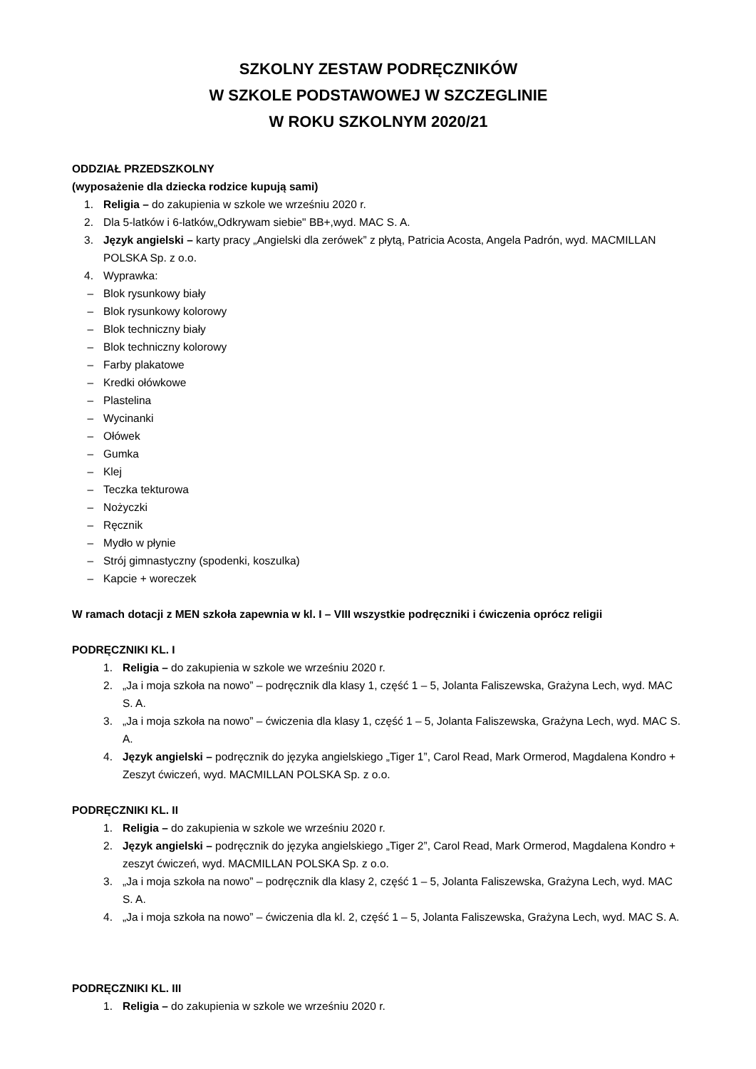SZKOLNY ZESTAW PODRĘCZNIKÓW
W SZKOLE PODSTAWOWEJ W SZCZEGLINIE
W ROKU SZKOLNYM 2020/21
ODDZIAŁ PRZEDSZKOLNY
(wyposażenie dla dziecka rodzice kupują sami)
1. Religia – do zakupienia w szkole we wrześniu 2020 r.
2. Dla 5-latków i 6-latków„Odkrywam siebie" BB+,wyd. MAC S. A.
3. Język angielski – karty pracy „Angielski dla zerówek” z płytą, Patricia Acosta, Angela Padrón, wyd. MACMILLAN POLSKA Sp. z o.o.
4. Wyprawka:
– Blok rysunkowy biały
– Blok rysunkowy kolorowy
– Blok techniczny biały
– Blok techniczny kolorowy
– Farby plakatowe
– Kredki ołówkowe
– Plastelina
– Wycinanki
– Ołówek
– Gumka
– Klej
– Teczka tekturowa
– Nożyczki
– Ręcznik
– Mydło w płynie
– Strój gimnastyczny (spodenki, koszulka)
– Kapcie + woreczek
W ramach dotacji z MEN szkoła zapewnia w kl. I – VIII wszystkie podręczniki i ćwiczenia oprócz religii
PODRĘCZNIKI KL. I
1. Religia – do zakupienia w szkole we wrześniu 2020 r.
2. „Ja i moja szkoła na nowo” – podręcznik dla klasy 1, część 1 – 5, Jolanta Faliszewska, Grażyna Lech, wyd. MAC S. A.
3. „Ja i moja szkoła na nowo” – ćwiczenia dla klasy 1, część 1 – 5, Jolanta Faliszewska, Grażyna Lech, wyd. MAC S. A.
4. Język angielski – podręcznik do języka angielskiego „Tiger 1”, Carol Read, Mark Ormerod, Magdalena Kondro + Zeszyt ćwiczeń, wyd. MACMILLAN POLSKA Sp. z o.o.
PODRĘCZNIKI KL. II
1. Religia – do zakupienia w szkole we wrześniu 2020 r.
2. Język angielski – podręcznik do języka angielskiego „Tiger 2”, Carol Read, Mark Ormerod, Magdalena Kondro + zeszyt ćwiczeń, wyd. MACMILLAN POLSKA Sp. z o.o.
3. „Ja i moja szkoła na nowo” – podręcznik dla klasy 2, część 1 – 5, Jolanta Faliszewska, Grażyna Lech, wyd. MAC S. A.
4. „Ja i moja szkoła na nowo” – ćwiczenia dla kl. 2, część 1 – 5, Jolanta Faliszewska, Grażyna Lech, wyd. MAC S. A.
PODRĘCZNIKI KL. III
1. Religia – do zakupienia w szkole we wrześniu 2020 r.